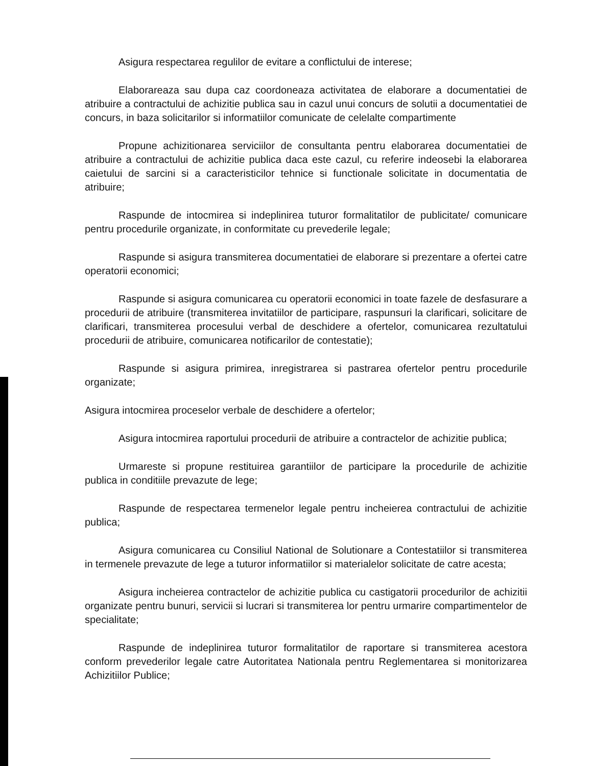Asigura respectarea regulilor de evitare a conflictului de interese;
Elaborareaza sau dupa caz coordoneaza activitatea de elaborare a documentatiei de atribuire a contractului de achizitie publica sau in cazul unui concurs de solutii a documentatiei de concurs, in baza solicitarilor si informatiilor comunicate de celelalte compartimente
Propune achizitionarea serviciilor de consultanta pentru elaborarea documentatiei de atribuire a contractului de achizitie publica daca este cazul, cu referire indeosebi la elaborarea caietului de sarcini si a caracteristicilor tehnice si functionale solicitate in documentatia de atribuire;
Raspunde de intocmirea si indeplinirea tuturor formalitatilor de publicitate/ comunicare pentru procedurile organizate, in conformitate cu prevederile legale;
Raspunde si asigura transmiterea documentatiei de elaborare si prezentare a ofertei catre operatorii economici;
Raspunde si asigura comunicarea cu operatorii economici in toate fazele de desfasurare a procedurii de atribuire (transmiterea invitatiilor de participare, raspunsuri la clarificari, solicitare de clarificari, transmiterea procesului verbal de deschidere a ofertelor, comunicarea rezultatului procedurii de atribuire, comunicarea notificarilor de contestatie);
Raspunde si asigura primirea, inregistrarea si pastrarea ofertelor pentru procedurile organizate;
Asigura intocmirea proceselor verbale de deschidere a ofertelor;
Asigura intocmirea raportului procedurii de atribuire a contractelor de achizitie publica;
Urmareste si propune restituirea garantiilor de participare la procedurile de achizitie publica in conditiile prevazute de lege;
Raspunde de respectarea termenelor legale pentru incheierea contractului de achizitie publica;
Asigura comunicarea cu Consiliul National de Solutionare a Contestatiilor si transmiterea in termenele prevazute de lege a tuturor informatiilor si materialelor solicitate de catre acesta;
Asigura incheierea contractelor de achizitie publica cu castigatorii procedurilor de achizitii organizate pentru bunuri, servicii si lucrari si transmiterea lor pentru urmarire compartimentelor de specialitate;
Raspunde de indeplinirea tuturor formalitatilor de raportare si transmiterea acestora conform prevederilor legale catre Autoritatea Nationala pentru Reglementarea si monitorizarea Achizitiilor Publice;